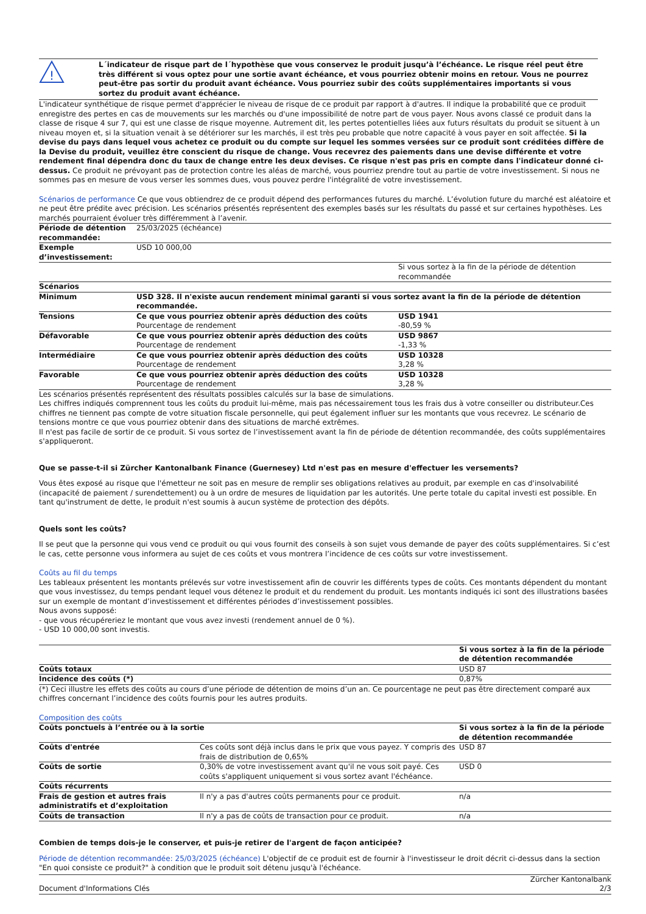!
L´indicateur de risque part de l´hypothèse que vous conservez le produit jusqu’à l’échéance. Le risque réel peut être très différent si vous optez pour une sortie avant échéance, et vous pourriez obtenir moins en retour. Vous ne pourrez peut-être pas sortir du produit avant échéance. Vous pourriez subir des coûts supplémentaires importants si vous sortez du produit avant échéance.
L'indicateur synthétique de risque permet d'apprécier le niveau de risque de ce produit par rapport à d'autres. Il indique la probabilité que ce produit enregistre des pertes en cas de mouvements sur les marchés ou d'une impossibilité de notre part de vous payer. Nous avons classé ce produit dans la classe de risque 4 sur 7, qui est une classe de risque moyenne. Autrement dit, les pertes potentielles liées aux futurs résultats du produit se situent à un niveau moyen et, si la situation venait à se détériorer sur les marchés, il est très peu probable que notre capacité à vous payer en soit affectée. Si la devise du pays dans lequel vous achetez ce produit ou du compte sur lequel les sommes versées sur ce produit sont créditées diffère de la Devise du produit, veuillez être conscient du risque de change. Vous recevrez des paiements dans une devise différente et votre rendement final dépendra donc du taux de change entre les deux devises. Ce risque n'est pas pris en compte dans l'indicateur donné ci-dessus. Ce produit ne prévoyant pas de protection contre les aléas de marché, vous pourriez prendre tout au partie de votre investissement. Si nous ne sommes pas en mesure de vous verser les sommes dues, vous pouvez perdre l'intégralité de votre investissement.
Scénarios de performance Ce que vous obtiendrez de ce produit dépend des performances futures du marché. L’évolution future du marché est aléatoire et ne peut être prédite avec précision. Les scénarios présentés représentent des exemples basés sur les résultats du passé et sur certaines hypothèses. Les marchés pourraient évoluer très différemment à l’avenir.
| Période de détention recommandée: | 25/03/2025 (échéance) | |
| Exemple d’investissement: | USD 10 000,00 | |
| | | Si vous sortez à la fin de la période de détention recommandée |
| Scénarios | | |
| Minimum | USD 328. Il n'existe aucun rendement minimal garanti si vous sortez avant la fin de la période de détention recommandée. | |
| Tensions | Ce que vous pourriez obtenir après déduction des coûts Pourcentage de rendement | USD 1941 -80,59 % |
| Défavorable | Ce que vous pourriez obtenir après déduction des coûts Pourcentage de rendement | USD 9867 -1,33 % |
| Intermédiaire | Ce que vous pourriez obtenir après déduction des coûts Pourcentage de rendement | USD 10328 3,28 % |
| Favorable | Ce que vous pourriez obtenir après déduction des coûts Pourcentage de rendement | USD 10328 3,28 % |
Les scénarios présentés représentent des résultats possibles calculés sur la base de simulations.
Les chiffres indiqués comprennent tous les coûts du produit lui-même, mais pas nécessairement tous les frais dus à votre conseiller ou distributeur.Ces chiffres ne tiennent pas compte de votre situation fiscale personnelle, qui peut également influer sur les montants que vous recevrez. Le scénario de tensions montre ce que vous pourriez obtenir dans des situations de marché extrêmes.
Il n'est pas facile de sortir de ce produit. Si vous sortez de l’investissement avant la fin de période de détention recommandée, des coûts supplémentaires s'appliqueront.
Que se passe-t-il si Zürcher Kantonalbank Finance (Guernesey) Ltd n'est pas en mesure d'effectuer les versements?
Vous êtes exposé au risque que l'émetteur ne soit pas en mesure de remplir ses obligations relatives au produit, par exemple en cas d'insolvabilité (incapacité de paiement / surendettement) ou à un ordre de mesures de liquidation par les autorités. Une perte totale du capital investi est possible. En tant qu'instrument de dette, le produit n'est soumis à aucun système de protection des dépôts.
Quels sont les coûts?
Il se peut que la personne qui vous vend ce produit ou qui vous fournit des conseils à son sujet vous demande de payer des coûts supplémentaires. Si c’est le cas, cette personne vous informera au sujet de ces coûts et vous montrera l’incidence de ces coûts sur votre investissement.
Coûts au fil du temps
Les tableaux présentent les montants prélevés sur votre investissement afin de couvrir les différents types de coûts. Ces montants dépendent du montant que vous investissez, du temps pendant lequel vous détenez le produit et du rendement du produit. Les montants indiqués ici sont des illustrations basées sur un exemple de montant d’investissement et différentes périodes d’investissement possibles.
Nous avons supposé:
- que vous récupéreriez le montant que vous avez investi (rendement annuel de 0 %).
- USD 10 000,00 sont investis.
| | Si vous sortez à la fin de la période de détention recommandée |
| Coûts totaux | USD 87 |
| Incidence des coûts (*) | 0,87% |
(*) Ceci illustre les effets des coûts au cours d’une période de détention de moins d’un an. Ce pourcentage ne peut pas être directement comparé aux chiffres concernant l’incidence des coûts fournis pour les autres produits.
Composition des coûts
| Coûts ponctuels à l’entrée ou à la sortie | | Si vous sortez à la fin de la période de détention recommandée |
| Coûts d'entrée | Ces coûts sont déjà inclus dans le prix que vous payez. Y compris des frais de distribution de 0,65% | USD 87 |
| Coûts de sortie | 0,30% de votre investissement avant qu'il ne vous soit payé. Ces coûts s'appliquent uniquement si vous sortez avant l'échéance. | USD 0 |
| Coûts récurrents | | |
| Frais de gestion et autres frais administratifs et d’exploitation | Il n'y a pas d'autres coûts permanents pour ce produit. | n/a |
| Coûts de transaction | Il n'y a pas de coûts de transaction pour ce produit. | n/a |
Combien de temps dois-je le conserver, et puis-je retirer de l'argent de façon anticipée?
Période de détention recommandée: 25/03/2025 (échéance) L'objectif de ce produit est de fournir à l'investisseur le droit décrit ci-dessus dans la section "En quoi consiste ce produit?" à condition que le produit soit détenu jusqu'à l'échéance.
Document d'Informations Clés Zürcher Kantonalbank
2/3